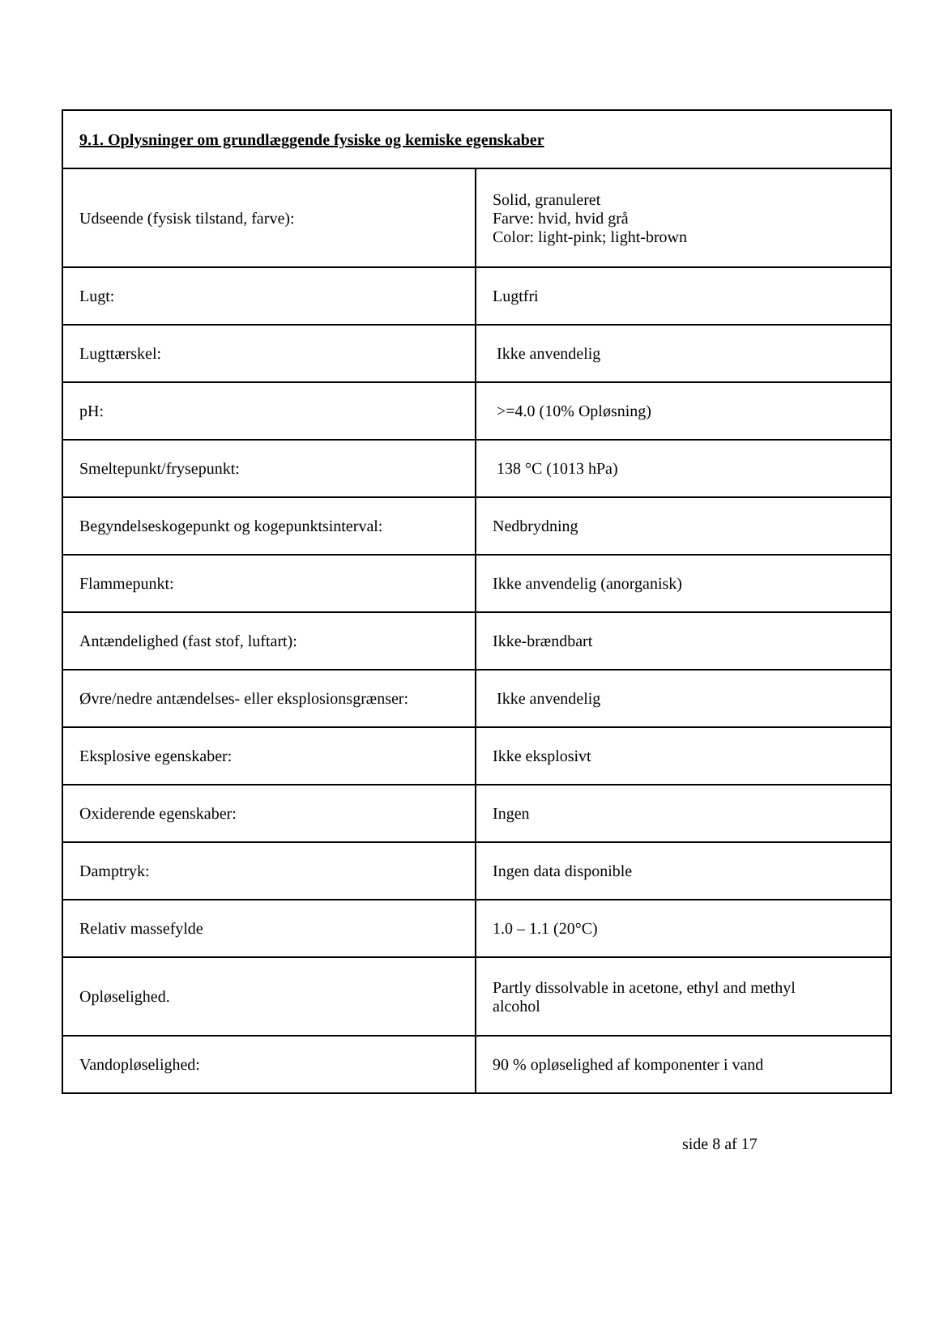| 9.1. Oplysninger om grundlæggende fysiske og kemiske egenskaber | |
| --- | --- |
| Udseende (fysisk tilstand, farve): | Solid, granuleret Farve: hvid, hvid grå Color: light-pink; light-brown |
| Lugt: | Lugtfri |
| Lugttærskel: | Ikke anvendelig |
| pH: | >=4.0 (10% Opløsning) |
| Smeltepunkt/frysepunkt: | 138 °C (1013 hPa) |
| Begyndelseskogepunkt og kogepunktsinterval: | Nedbrydning |
| Flammepunkt: | Ikke anvendelig (anorganisk) |
| Antændelighed (fast stof, luftart): | Ikke-brændbart |
| Øvre/nedre antændelses- eller eksplosionsgrænser: | Ikke anvendelig |
| Eksplosive egenskaber: | Ikke eksplosivt |
| Oxiderende egenskaber: | Ingen |
| Damptryk: | Ingen data disponible |
| Relativ massefylde | 1.0 – 1.1 (20°C) |
| Opløselighed. | Partly dissolvable in acetone, ethyl and methyl alcohol |
| Vandopløselighed: | 90 % opløselighed af komponenter i vand |
side 8 af 17